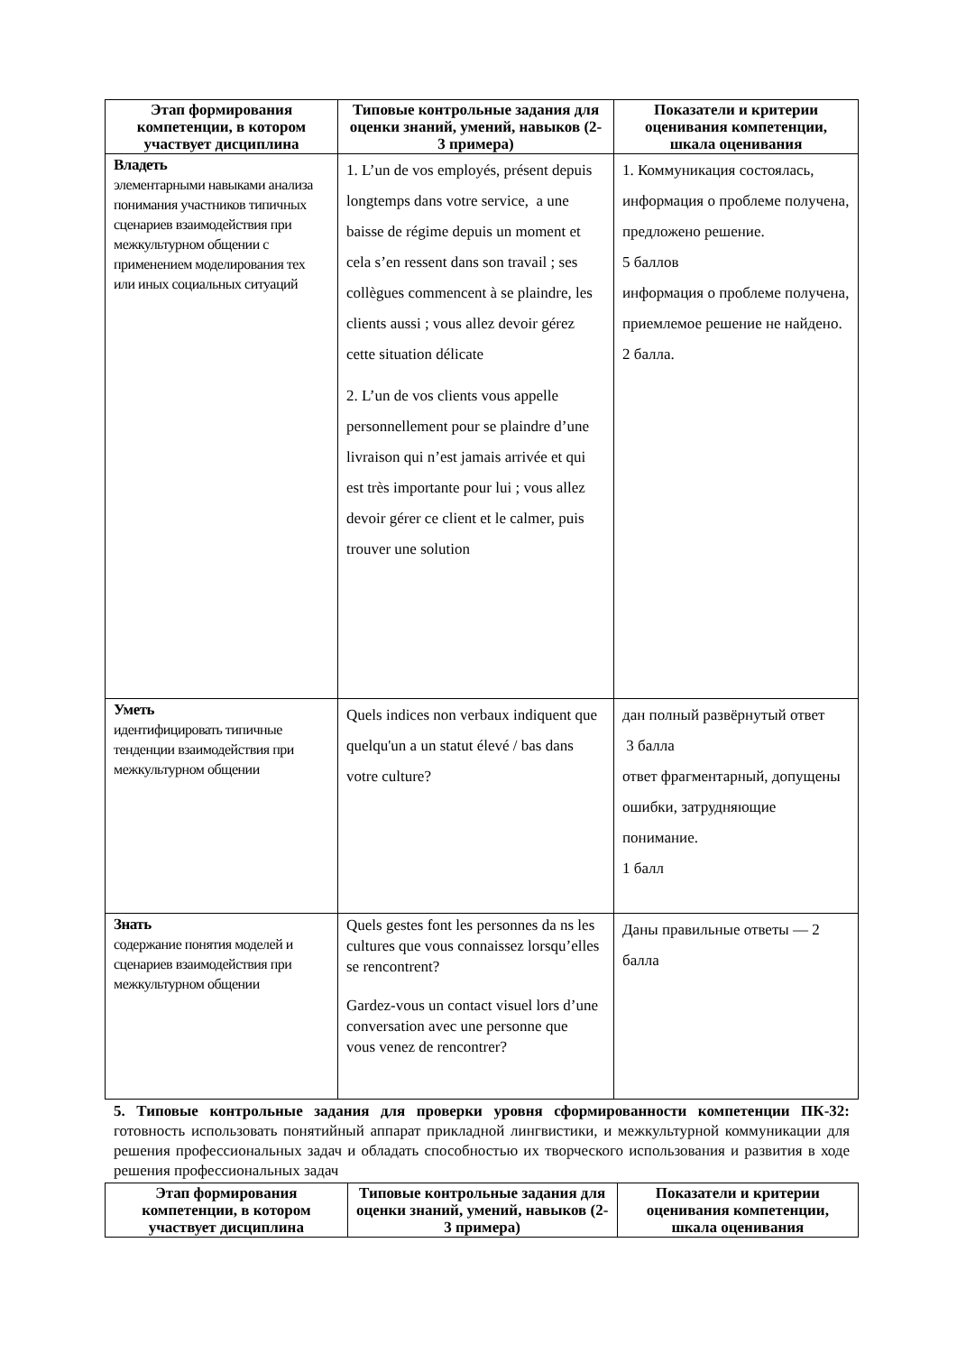| Этап формирования компетенции, в котором участвует дисциплина | Типовые контрольные задания для оценки знаний, умений, навыков (2-3 примера) | Показатели и критерии оценивания компетенции, шкала оценивания |
| --- | --- | --- |
| Владеть элементарными навыками анализа понимания участников типичных сценариев взаимодействия при межкультурном общении с применением моделирования тех или иных социальных ситуаций | 1. L’un de vos employés, présent depuis longtemps dans votre service, a une baisse de régime depuis un moment et cela s’en ressent dans son travail ; ses collègues commencent à se plaindre, les clients aussi ; vous allez devoir gérez cette situation délicate 2. L’un de vos clients vous appelle personnellement pour se plaindre d’une livraison qui n’est jamais arrivée et qui est très importante pour lui ; vous allez devoir gérer ce client et le calmer, puis trouver une solution | 1. Коммуникация состоялась, информация о проблеме получена, предложено решение. 5 баллов информация о проблеме получена, приемлемое решение не найдено. 2 балла. |
| Уметь идентифицировать типичные тенденции взаимодействия при межкультурном общении | Quels indices non verbaux indiquent que quelqu'un a un statut élevé / bas dans votre culture? | дан полный развёрнутый ответ 3 балла ответ фрагментарный, допущены ошибки, затрудняющие понимание. 1 балл |
| Знать содержание понятия моделей и сценариев взаимодействия при межкультурном общении | Quels gestes font les personnes da ns les cultures que vous connaissez lorsqu’elles se rencontrent? Gardez-vous un contact visuel lors d’une conversation avec une personne que vous venez de rencontrer? | Даны правильные ответы — 2 балла |
5. Типовые контрольные задания для проверки уровня сформированности компетенции ПК-32: готовность использовать понятийный аппарат прикладной лингвистики, и межкультурной коммуникации для решения профессиональных задач и обладать способностью их творческого использования и развития в ходе решения профессиональных задач
| Этап формирования компетенции, в котором участвует дисциплина | Типовые контрольные задания для оценки знаний, умений, навыков (2-3 примера) | Показатели и критерии оценивания компетенции, шкала оценивания |
| --- | --- | --- |